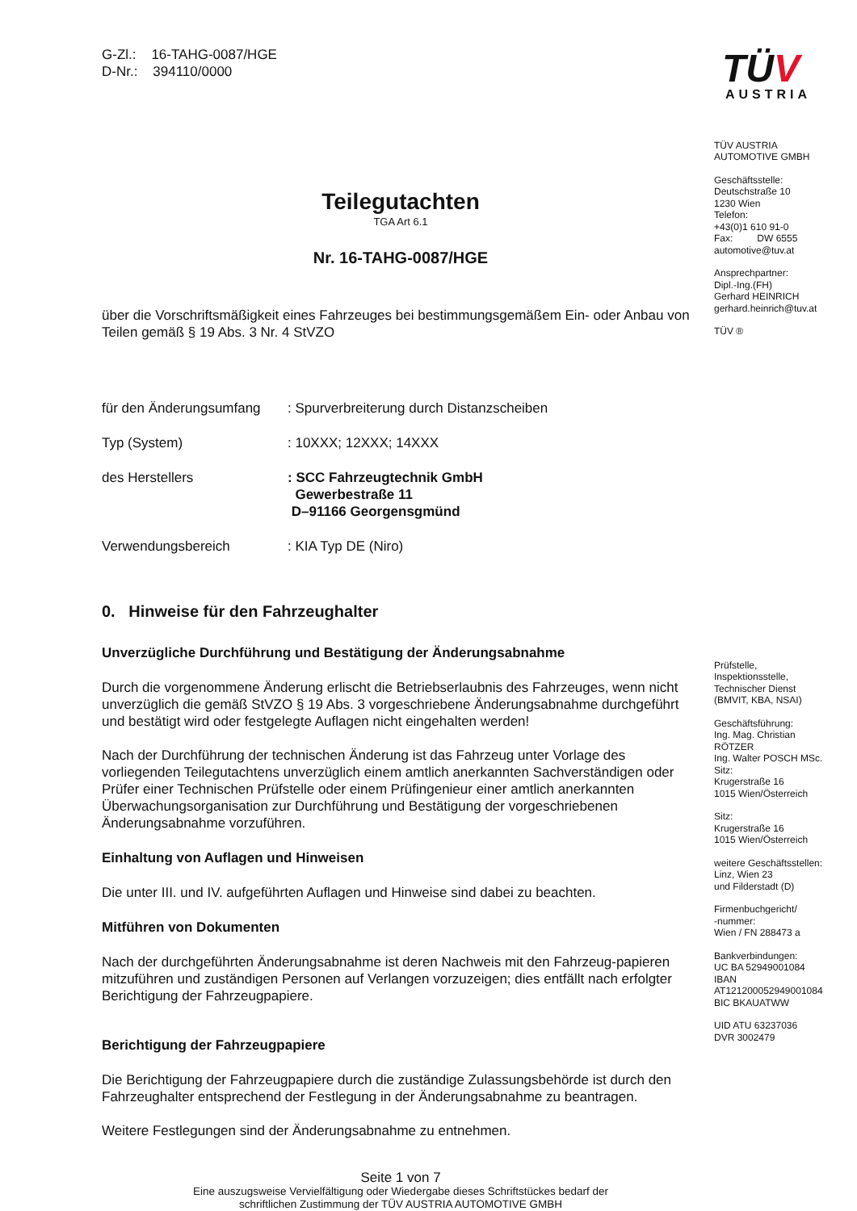G-Zl.: 16-TAHG-0087/HGE
D-Nr.: 394110/0000
Teilegutachten
TGA Art 6.1
Nr. 16-TAHG-0087/HGE
über die Vorschriftsmäßigkeit eines Fahrzeuges bei bestimmungsgemäßem Ein- oder Anbau von Teilen gemäß § 19 Abs. 3 Nr. 4 StVZO
für den Änderungsumfang
: Spurverbreiterung durch Distanzscheiben
Typ (System) : 10XXX; 12XXX; 14XXX
des Herstellers : SCC Fahrzeugtechnik GmbH
Gewerbestraße 11
D–91166 Georgensgmünd
Verwendungsbereich : KIA Typ DE (Niro)
0. Hinweise für den Fahrzeughalter
Unverzügliche Durchführung und Bestätigung der Änderungsabnahme
Durch die vorgenommene Änderung erlischt die Betriebserlaubnis des Fahrzeuges, wenn nicht unverzüglich die gemäß StVZO § 19 Abs. 3 vorgeschriebene Änderungsabnahme durchgeführt und bestätigt wird oder festgelegte Auflagen nicht eingehalten werden!
Nach der Durchführung der technischen Änderung ist das Fahrzeug unter Vorlage des vorliegenden Teilegutachtens unverzüglich einem amtlich anerkannten Sachverständigen oder Prüfer einer Technischen Prüfstelle oder einem Prüfingenieur einer amtlich anerkannten Überwachungsorganisation zur Durchführung und Bestätigung der vorgeschriebenen Änderungsabnahme vorzuführen.
Einhaltung von Auflagen und Hinweisen
Die unter III. und IV. aufgeführten Auflagen und Hinweise sind dabei zu beachten.
Mitführen von Dokumenten
Nach der durchgeführten Änderungsabnahme ist deren Nachweis mit den Fahrzeug-papieren mitzuführen und zuständigen Personen auf Verlangen vorzuzeigen; dies entfällt nach erfolgter Berichtigung der Fahrzeugpapiere.
Berichtigung der Fahrzeugpapiere
Die Berichtigung der Fahrzeugpapiere durch die zuständige Zulassungsbehörde ist durch den Fahrzeughalter entsprechend der Festlegung in der Änderungsabnahme zu beantragen.
Weitere Festlegungen sind der Änderungsabnahme zu entnehmen.
Seite 1 von 7
Eine auszugsweise Vervielfältigung oder Wiedergabe dieses Schriftstückes bedarf der
schriftlichen Zustimmung der TÜV AUSTRIA AUTOMOTIVE GMBH
TÜV
AUSTRIA
TÜV AUSTRIA
AUTOMOTIVE GMBH
Geschäftsstelle:
Deutschstraße 10
1230 Wien
Telefon:
+43(0)1 610 91-0
Fax: DW 6555
automotive@tuv.at
Ansprechpartner:
Dipl.-Ing.(FH)
Gerhard HEINRICH
gerhard.heinrich@tuv.at
TÜV ®
Prüfstelle,
Inspektionsstelle,
Technischer Dienst
(BMVIT, KBA, NSAI)
Geschäftsführung:
Ing. Mag. Christian
RÖTZER
Ing. Walter POSCH MSc.
Sitz:
Krugerstraße 16
1015 Wien/Österreich
Sitz:
Krugerstraße 16
1015 Wien/Österreich
weitere Geschäftsstellen:
Linz, Wien 23
und Filderstadt (D)
Firmenbuchgericht/
-nummer:
Wien / FN 288473 a
Bankverbindungen:
UC BA 52949001084
IBAN
AT121200052949001084
BIC BKAUATWW
UID ATU 63237036
DVR 3002479